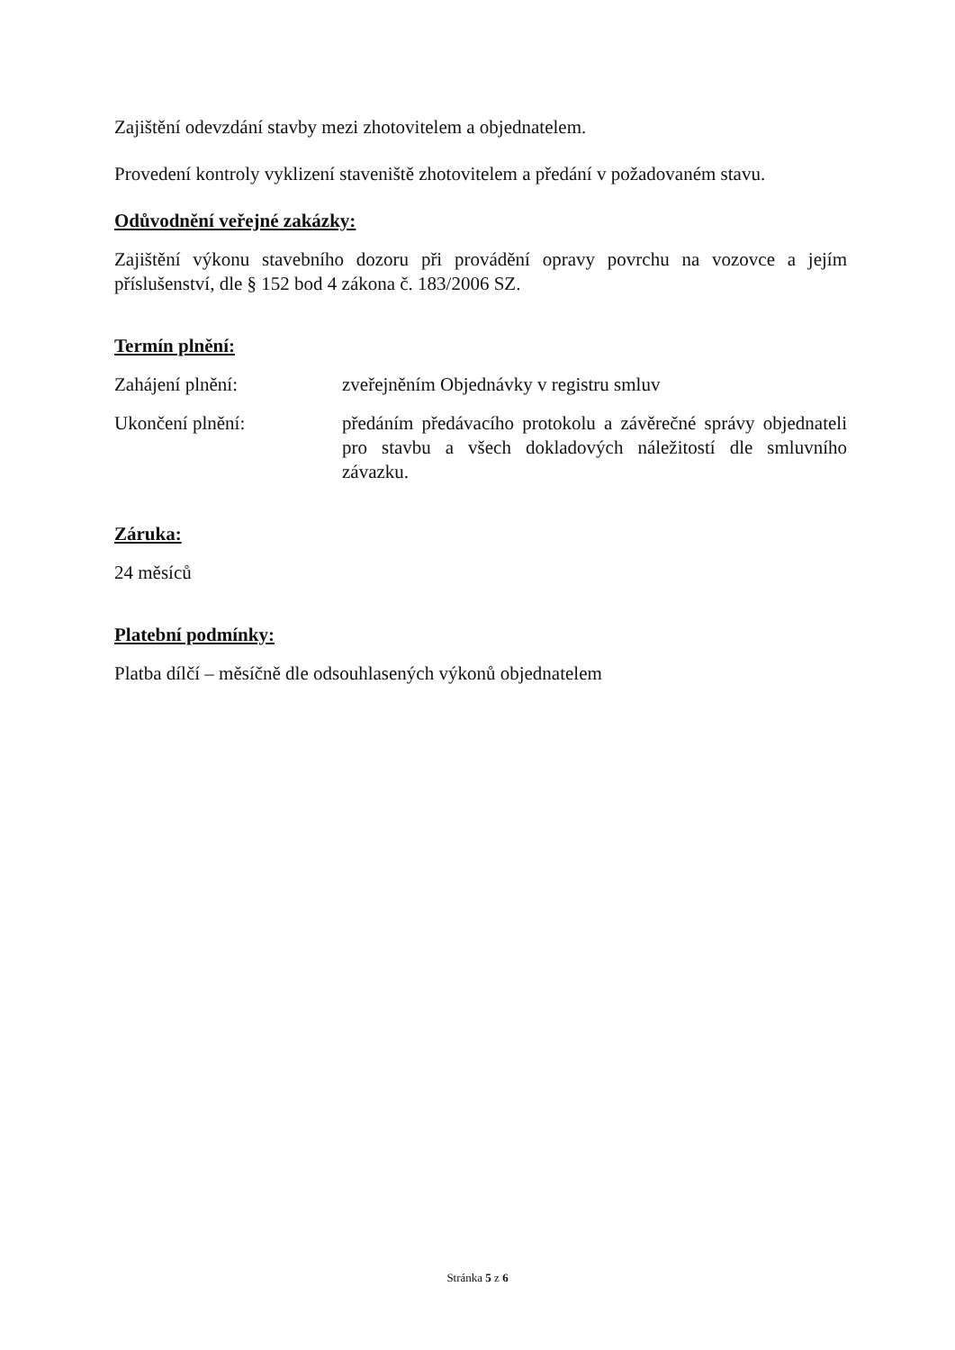Zajištění odevzdání stavby mezi zhotovitelem a objednatelem.
Provedení kontroly vyklizení staveniště zhotovitelem a předání v požadovaném stavu.
Odůvodnění veřejné zakázky:
Zajištění výkonu stavebního dozoru při provádění opravy povrchu na vozovce a jejím příslušenství, dle § 152 bod 4 zákona č. 183/2006 SZ.
Termín plnění:
Zahájení plnění: zveřejněním Objednávky v registru smluv
Ukončení plnění: předáním předávacího protokolu a závěrečné správy objednateli pro stavbu a všech dokladových náležitostí dle smluvního závazku.
Záruka:
24 měsíců
Platební podmínky:
Platba dílčí – měsíčně dle odsouhlasených výkonů objednatelem
Stránka 5 z 6